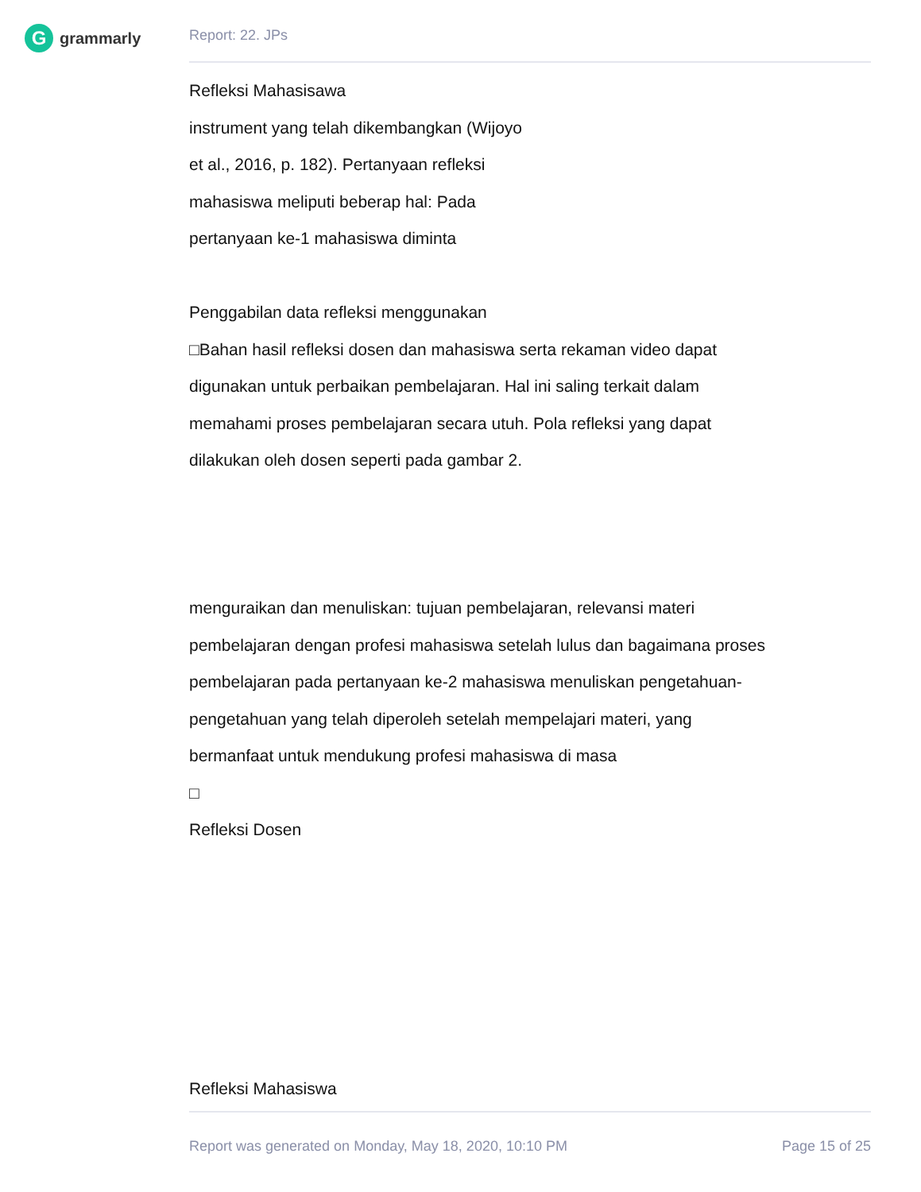G
grammarly
Report: 22. JPs
Refleksi Mahasisawa
instrument yang telah dikembangkan (Wijoyo
et al., 2016, p. 182). Pertanyaan refleksi
mahasiswa meliputi beberap hal: Pada
pertanyaan ke-1 mahasiswa diminta
Penggabilan data refleksi menggunakan
□Bahan hasil refleksi dosen dan mahasiswa serta rekaman video dapat
digunakan untuk perbaikan pembelajaran. Hal ini saling terkait dalam
memahami proses pembelajaran secara utuh. Pola refleksi yang dapat
dilakukan oleh dosen seperti pada gambar 2.
menguraikan dan menuliskan: tujuan pembelajaran, relevansi materi
pembelajaran dengan profesi mahasiswa setelah lulus dan bagaimana proses
pembelajaran pada pertanyaan ke-2 mahasiswa menuliskan pengetahuan-
pengetahuan yang telah diperoleh setelah mempelajari materi, yang
bermanfaat untuk mendukung profesi mahasiswa di masa
□
Refleksi Dosen
Refleksi Mahasiswa
Report was generated on Monday, May 18, 2020, 10:10 PM Page 15 of 25